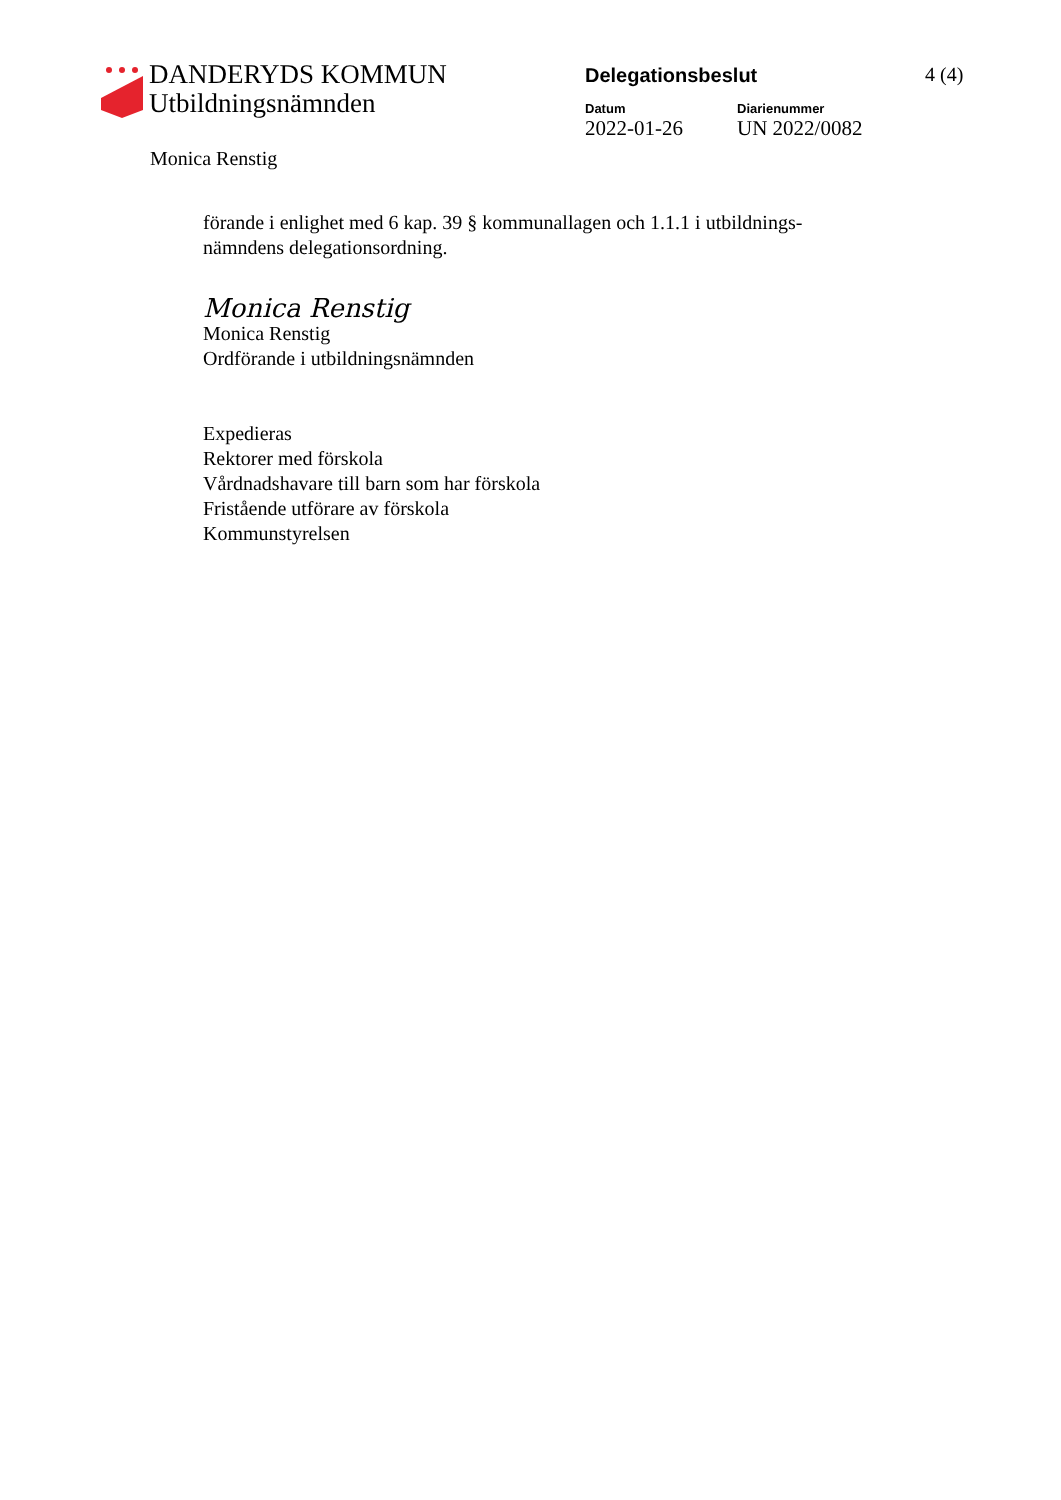DANDERYDS KOMMUN
Utbildningsnämnden
Delegationsbeslut
Datum
2022-01-26
Diarienummer
UN 2022/0082
4 (4)
Monica Renstig
förande i enlighet med 6 kap. 39 § kommunallagen och 1.1.1 i utbildnings-
nämndens delegationsordning.
Monica Renstig
Monica Renstig
Ordförande i utbildningsnämnden
Expedieras
Rektorer med förskola
Vårdnadshavare till barn som har förskola
Fristående utförare av förskola
Kommunstyrelsen